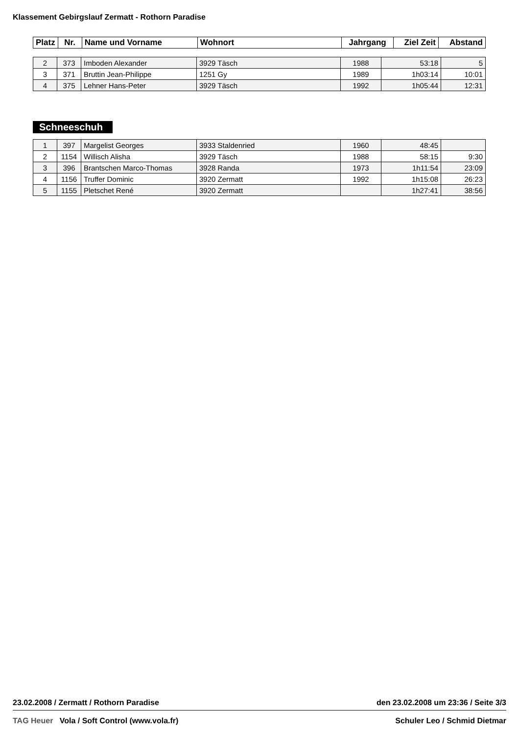Klassement Gebirgslauf Zermatt - Rothorn Paradise
| Platz | Nr. | Name und Vorname | Wohnort | Jahrgang | Ziel Zeit | Abstand |
| --- | --- | --- | --- | --- | --- | --- |
| 2 | 373 | Imboden Alexander | 3929 Täsch | 1988 | 53:18 | 5 |
| 3 | 371 | Bruttin Jean-Philippe | 1251 Gy | 1989 | 1h03:14 | 10:01 |
| 4 | 375 | Lehner Hans-Peter | 3929 Täsch | 1992 | 1h05:44 | 12:31 |
Schneeschuh
| 1 | 397 | Margelist Georges | 3933 Staldenried | 1960 | 48:45 | |
| 2 | 1154 | Willisch Alisha | 3929 Täsch | 1988 | 58:15 | 9:30 |
| 3 | 396 | Brantschen Marco-Thomas | 3928 Randa | 1973 | 1h11:54 | 23:09 |
| 4 | 1156 | Truffer Dominic | 3920 Zermatt | 1992 | 1h15:08 | 26:23 |
| 5 | 1155 | Pletschet René | 3920 Zermatt | | 1h27:41 | 38:56 |
23.02.2008 / Zermatt / Rothorn Paradise den 23.02.2008 um 23:36 / Seite 3/3
TAG Heuer Vola / Soft Control (www.vola.fr) Schuler Leo / Schmid Dietmar